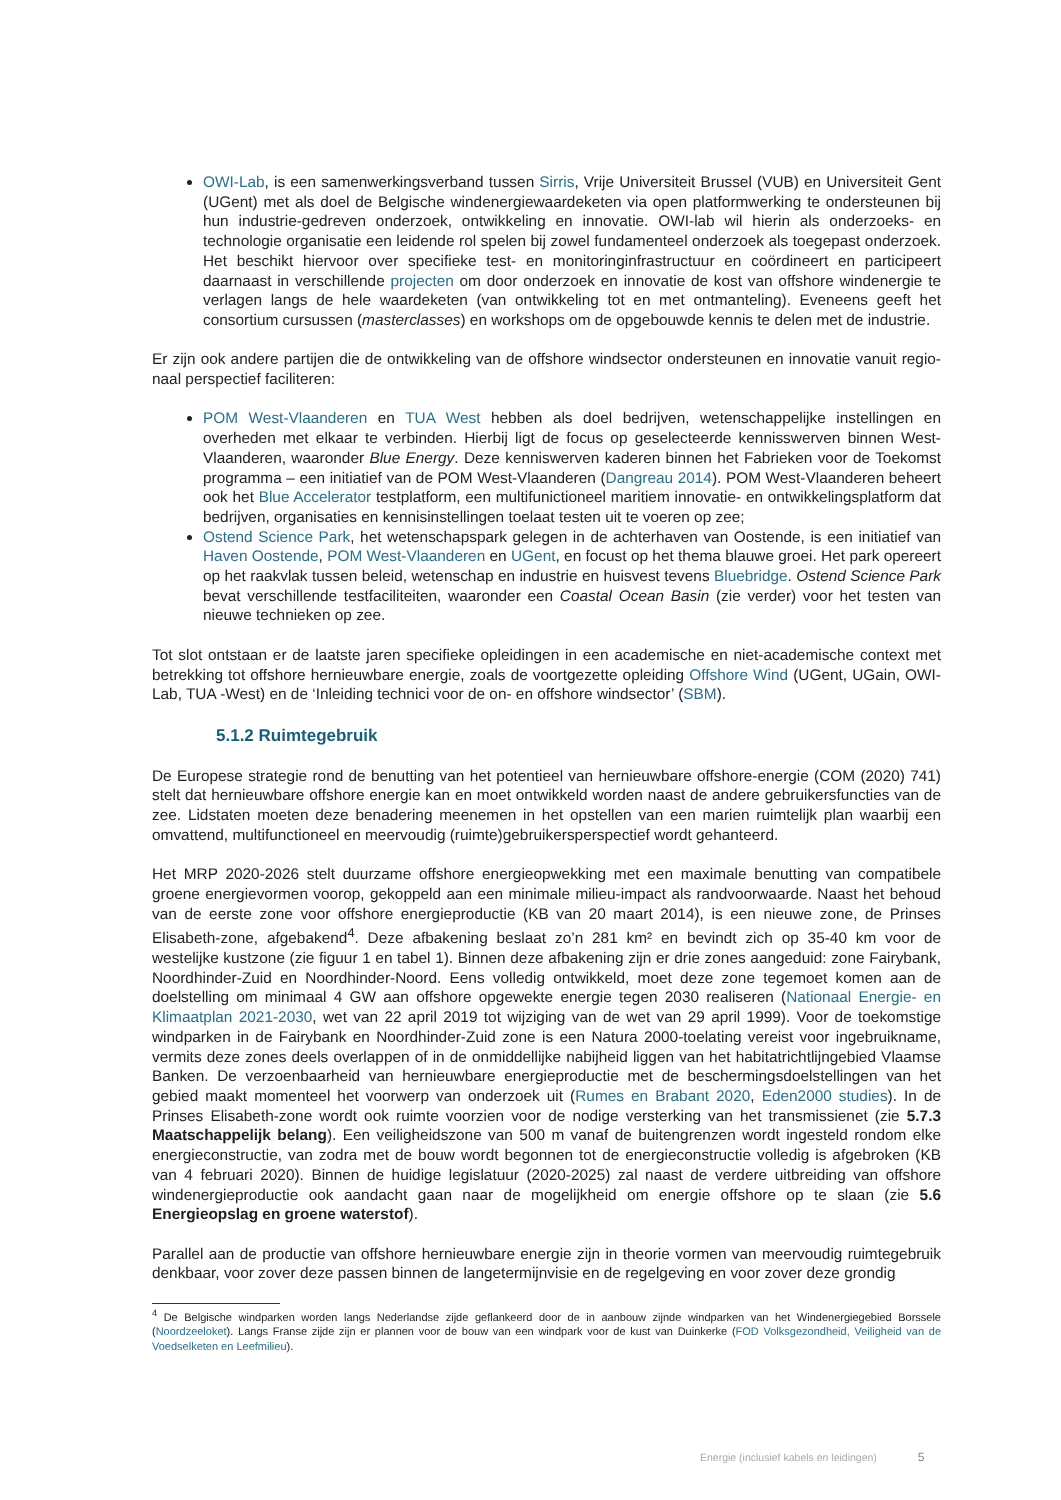OWI-Lab, is een samenwerkingsverband tussen Sirris, Vrije Universiteit Brussel (VUB) en Universiteit Gent (UGent) met als doel de Belgische windenergiewaardeketen via open platformwerking te ondersteunen bij hun industrie-gedreven onderzoek, ontwikkeling en innovatie. OWI-lab wil hierin als onderzoeks- en technologie organisatie een leidende rol spelen bij zowel fundamenteel onderzoek als toegepast onderzoek. Het beschikt hiervoor over specifieke test- en monitoringinfrastructuur en coördineert en participeert daarnaast in verschillende projecten om door onderzoek en innovatie de kost van offshore windenergie te verlagen langs de hele waardeketen (van ontwikkeling tot en met ontmanteling). Eveneens geeft het consortium cursussen (masterclasses) en workshops om de opgebouwde kennis te delen met de industrie.
Er zijn ook andere partijen die de ontwikkeling van de offshore windsector ondersteunen en innovatie vanuit regio-naal perspectief faciliteren:
POM West-Vlaanderen en TUA West hebben als doel bedrijven, wetenschappelijke instellingen en overheden met elkaar te verbinden. Hierbij ligt de focus op geselecteerde kennisswerven binnen West-Vlaanderen, waaronder Blue Energy. Deze kenniswerven kaderen binnen het Fabrieken voor de Toekomst programma – een initiatief van de POM West-Vlaanderen (Dangreau 2014). POM West-Vlaanderen beheert ook het Blue Accelerator testplatform, een multifunictioneel maritiem innovatie- en ontwikkelingsplatform dat bedrijven, organisaties en kennisinstellingen toelaat testen uit te voeren op zee;
Ostend Science Park, het wetenschapspark gelegen in de achterhaven van Oostende, is een initiatief van Haven Oostende, POM West-Vlaanderen en UGent, en focust op het thema blauwe groei. Het park opereert op het raakvlak tussen beleid, wetenschap en industrie en huisvest tevens Bluebridge. Ostend Science Park bevat verschillende testfaciliteiten, waaronder een Coastal Ocean Basin (zie verder) voor het testen van nieuwe technieken op zee.
Tot slot ontstaan er de laatste jaren specifieke opleidingen in een academische en niet-academische context met betrekking tot offshore hernieuwbare energie, zoals de voortgezette opleiding Offshore Wind (UGent, UGain, OWI-Lab, TUA -West) en de ‘Inleiding technici voor de on- en offshore windsector’ (SBM).
5.1.2 Ruimtegebruik
De Europese strategie rond de benutting van het potentieel van hernieuwbare offshore-energie (COM (2020) 741) stelt dat hernieuwbare offshore energie kan en moet ontwikkeld worden naast de andere gebruikersfuncties van de zee. Lidstaten moeten deze benadering meenemen in het opstellen van een marien ruimtelijk plan waarbij een omvattend, multifunctioneel en meervoudig (ruimte)gebruikersperspectief wordt gehanteerd.
Het MRP 2020-2026 stelt duurzame offshore energieopwekking met een maximale benutting van compatibele groene energievormen voorop, gekoppeld aan een minimale milieu-impact als randvoorwaarde. Naast het behoud van de eerste zone voor offshore energieproductie (KB van 20 maart 2014), is een nieuwe zone, de Prinses Elisabeth-zone, afgebakend<sup>4</sup>. Deze afbakening beslaat zo’n 281 km² en bevindt zich op 35-40 km voor de westelijke kustzone (zie figuur 1 en tabel 1). Binnen deze afbakening zijn er drie zones aangeduid: zone Fairybank, Noordhinder-Zuid en Noordhinder-Noord. Eens volledig ontwikkeld, moet deze zone tegemoet komen aan de doelstelling om minimaal 4 GW aan offshore opgewekte energie tegen 2030 realiseren (Nationaal Energie- en Klimaatplan 2021-2030, wet van 22 april 2019 tot wijziging van de wet van 29 april 1999). Voor de toekomstige windparken in de Fairybank en Noordhinder-Zuid zone is een Natura 2000-toelating vereist voor ingebruikname, vermits deze zones deels overlappen of in de onmiddellijke nabijheid liggen van het habitatrichtlijngebied Vlaamse Banken. De verzoenbaarheid van hernieuwbare energieproductie met de beschermingsdoelstellingen van het gebied maakt momenteel het voorwerp van onderzoek uit (Rumes en Brabant 2020, Eden2000 studies). In de Prinses Elisabeth-zone wordt ook ruimte voorzien voor de nodige versterking van het transmissienet (zie 5.7.3 Maatschappelijk belang). Een veiligheidszone van 500 m vanaf de buitengrenzen wordt ingesteld rondom elke energieconstructie, van zodra met de bouw wordt begonnen tot de energieconstructie volledig is afgebroken (KB van 4 februari 2020). Binnen de huidige legislatuur (2020-2025) zal naast de verdere uitbreiding van offshore windenergieproductie ook aandacht gaan naar de mogelijkheid om energie offshore op te slaan (zie 5.6 Energieopslag en groene waterstof).
Parallel aan de productie van offshore hernieuwbare energie zijn in theorie vormen van meervoudig ruimtegebruik denkbaar, voor zover deze passen binnen de langetermijnvisie en de regelgeving en voor zover deze grondig
<sup>4</sup> De Belgische windparken worden langs Nederlandse zijde geflankeerd door de in aanbouw zijnde windparken van het Windenergiegebied Borssele (Noordzeeloket). Langs Franse zijde zijn er plannen voor de bouw van een windpark voor de kust van Duinkerke (FOD Volksgezondheid, Veiligheid van de Voedselketen en Leefmilieu).
Energie (inclusief kabels en leidingen) 5